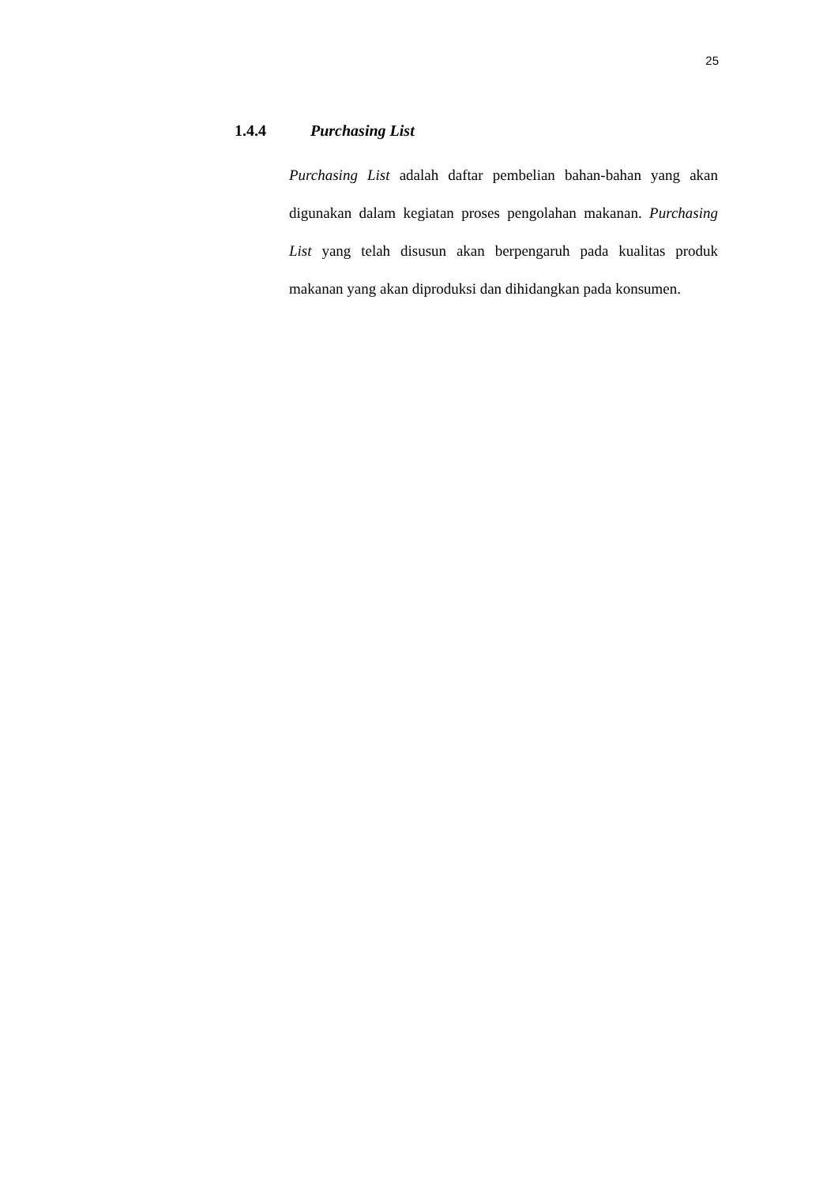25
1.4.4 Purchasing List
Purchasing List adalah daftar pembelian bahan-bahan yang akan digunakan dalam kegiatan proses pengolahan makanan. Purchasing List yang telah disusun akan berpengaruh pada kualitas produk makanan yang akan diproduksi dan dihidangkan pada konsumen.